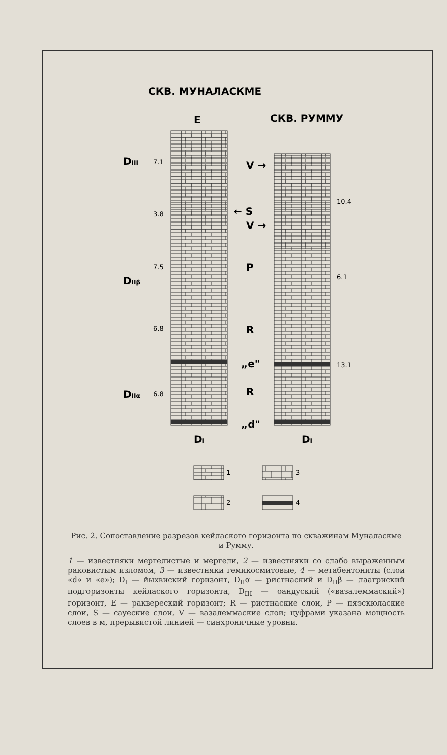СКВ. МУНАЛАСКМЕ
E
СКВ. РУММУ
DIII
7.1
3.8
7.5
DIIβ
6.8
DIIα
6.8
V →
← S
V →
P
R
„e"
R
„d"
10.4
6.1
13.1
DI
DI
1
3
2
4
Рис. 2. Сопоставление разрезов кейлаского горизонта по скважинам Муналаскме и Румму.
1 — известняки мергелистые и мергели, 2 — известняки со слабо выраженным раковистым изломом, 3 — известняки гемикосмитовые, 4 — метабентониты (слои «d» и «e»); D<sub>I</sub> — йыхвиский горизонт, D<sub>II</sub>α — ристнаский и D<sub>II</sub>β — лаагриский подгоризонты кейлаского горизонта, D<sub>III</sub> — оандуский («вазалеммаский») горизонт, E — раквереский горизонт; R — ристнаские слои, P — пяэскюлаские слои, S — сауеские слои, V — вазалеммаские слои; цуфрами указана мощность слоев в м, прерывистой линией — синхроничные уровни.